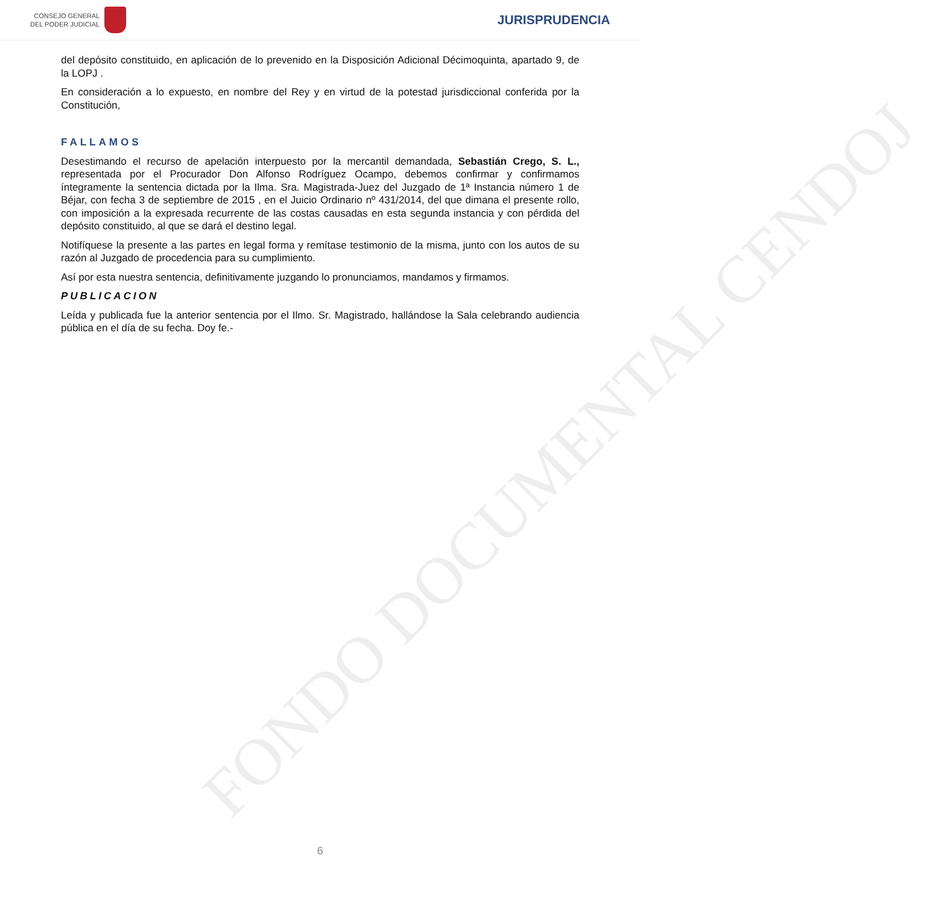FONDO DOCUMENTAL CENDOJ
CONSEJO GENERAL
DEL PODER JUDICIAL
JURISPRUDENCIA
del depósito constituido, en aplicación de lo prevenido en la Disposición Adicional Décimoquinta, apartado 9, de la LOPJ .
En consideración a lo expuesto, en nombre del Rey y en virtud de la potestad jurisdiccional conferida por la Constitución,
FALLAMOS
Desestimando el recurso de apelación interpuesto por la mercantil demandada, Sebastián Crego, S. L., representada por el Procurador Don Alfonso Rodríguez Ocampo, debemos confirmar y confirmamos íntegramente la sentencia dictada por la Ilma. Sra. Magistrada-Juez del Juzgado de 1ª Instancia número 1 de Béjar, con fecha 3 de septiembre de 2015 , en el Juicio Ordinario nº 431/2014, del que dimana el presente rollo, con imposición a la expresada recurrente de las costas causadas en esta segunda instancia y con pérdida del depósito constituido, al que se dará el destino legal.
Notifíquese la presente a las partes en legal forma y remítase testimonio de la misma, junto con los autos de su razón al Juzgado de procedencia para su cumplimiento.
Así por esta nuestra sentencia, definitivamente juzgando lo pronunciamos, mandamos y firmamos.
PUBLICACION
Leída y publicada fue la anterior sentencia por el Ilmo. Sr. Magistrado, hallándose la Sala celebrando audiencia pública en el día de su fecha. Doy fe.-
6